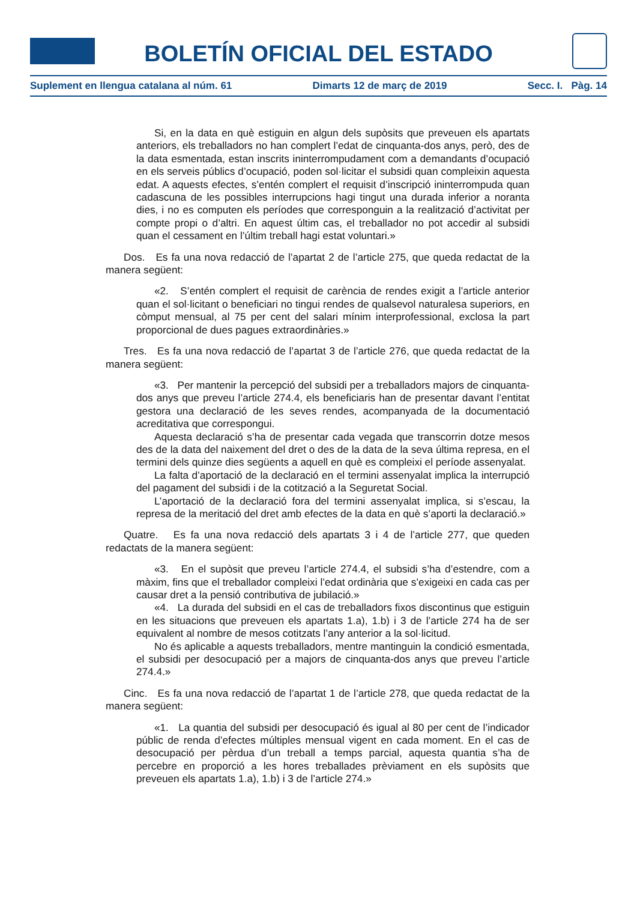BOLETÍN OFICIAL DEL ESTADO
Suplement en llengua catalana al núm. 61 Dimarts 12 de març de 2019 Secc. I. Pàg. 14
Si, en la data en què estiguin en algun dels supòsits que preveuen els apartats anteriors, els treballadors no han complert l’edat de cinquanta-dos anys, però, des de la data esmentada, estan inscrits ininterrompudament com a demandants d’ocupació en els serveis públics d’ocupació, poden sol·licitar el subsidi quan compleixin aquesta edat. A aquests efectes, s’entén complert el requisit d’inscripció ininterrompuda quan cadascuna de les possibles interrupcions hagi tingut una durada inferior a noranta dies, i no es computen els períodes que corresponguin a la realització d’activitat per compte propi o d’altri. En aquest últim cas, el treballador no pot accedir al subsidi quan el cessament en l’últim treball hagi estat voluntari.»
Dos. Es fa una nova redacció de l’apartat 2 de l’article 275, que queda redactat de la manera següent:
«2. S’entén complert el requisit de carència de rendes exigit a l’article anterior quan el sol·licitant o beneficiari no tingui rendes de qualsevol naturalesa superiors, en còmput mensual, al 75 per cent del salari mínim interprofessional, exclosa la part proporcional de dues pagues extraordinàries.»
Tres. Es fa una nova redacció de l’apartat 3 de l’article 276, que queda redactat de la manera següent:
«3. Per mantenir la percepció del subsidi per a treballadors majors de cinquanta-dos anys que preveu l’article 274.4, els beneficiaris han de presentar davant l’entitat gestora una declaració de les seves rendes, acompanyada de la documentació acreditativa que correspongui.
Aquesta declaració s’ha de presentar cada vegada que transcorrin dotze mesos des de la data del naixement del dret o des de la data de la seva última represa, en el termini dels quinze dies següents a aquell en què es compleixi el període assenyalat.
La falta d’aportació de la declaració en el termini assenyalat implica la interrupció del pagament del subsidi i de la cotització a la Seguretat Social.
L’aportació de la declaració fora del termini assenyalat implica, si s’escau, la represa de la meritació del dret amb efectes de la data en què s’aporti la declaració.»
Quatre. Es fa una nova redacció dels apartats 3 i 4 de l’article 277, que queden redactats de la manera següent:
«3. En el supòsit que preveu l’article 274.4, el subsidi s’ha d’estendre, com a màxim, fins que el treballador compleixi l’edat ordinària que s’exigeixi en cada cas per causar dret a la pensió contributiva de jubilació.»
«4. La durada del subsidi en el cas de treballadors fixos discontinus que estiguin en les situacions que preveuen els apartats 1.a), 1.b) i 3 de l’article 274 ha de ser equivalent al nombre de mesos cotitzats l’any anterior a la sol·licitud.
No és aplicable a aquests treballadors, mentre mantinguin la condició esmentada, el subsidi per desocupació per a majors de cinquanta-dos anys que preveu l’article 274.4.»
Cinc. Es fa una nova redacció de l’apartat 1 de l’article 278, que queda redactat de la manera següent:
«1. La quantia del subsidi per desocupació és igual al 80 per cent de l’indicador públic de renda d’efectes múltiples mensual vigent en cada moment. En el cas de desocupació per pèrdua d’un treball a temps parcial, aquesta quantia s’ha de percebre en proporció a les hores treballades prèviament en els supòsits que preveuen els apartats 1.a), 1.b) i 3 de l’article 274.»